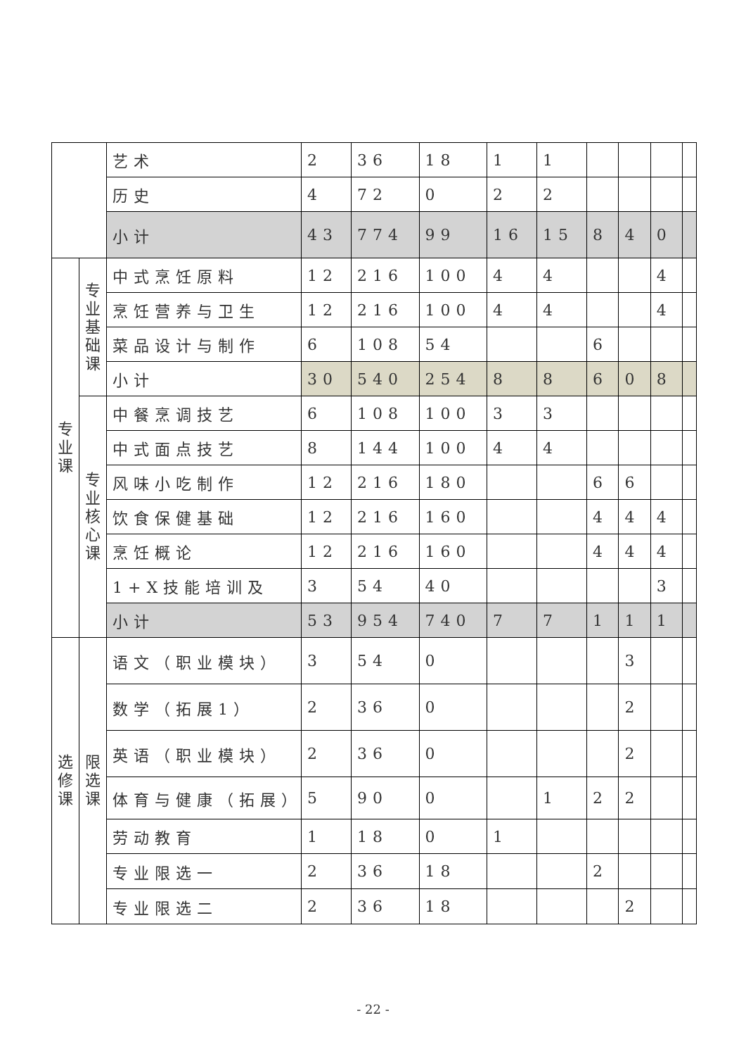| | | 艺术 | 2 | 36 | 18 | 1 | 1 | | | | |
| | | 历史 | 4 | 72 | 0 | 2 | 2 | | | | |
| | | 小计 | 43 | 774 | 99 | 16 | 15 | 8 | 4 | 0 | |
| 专 业 课 | 专 业 基 础 课 | 中式烹饪原料 | 12 | 216 | 100 | 4 | 4 | | | 4 | |
| | | 烹饪营养与卫生 | 12 | 216 | 100 | 4 | 4 | | | 4 | |
| | | 菜品设计与制作 | 6 | 108 | 54 | | | 6 | | | |
| | | 小计 | 30 | 540 | 254 | 8 | 8 | 6 | 0 | 8 | |
| | 专 业 核 心 课 | 中餐烹调技艺 | 6 | 108 | 100 | 3 | 3 | | | | |
| | | 中式面点技艺 | 8 | 144 | 100 | 4 | 4 | | | | |
| | | 风味小吃制作 | 12 | 216 | 180 | | | 6 | 6 | | |
| | | 饮食保健基础 | 12 | 216 | 160 | | | 4 | 4 | 4 | |
| | | 烹饪概论 | 12 | 216 | 160 | | | 4 | 4 | 4 | |
| | | 1+X技能培训及 | 3 | 54 | 40 | | | | | 3 | |
| | | 小计 | 53 | 954 | 740 | 7 | 7 | 1 | 1 | 1 | |
| 选 修 课 | 限 选 课 | 语文（职业模块） | 3 | 54 | 0 | | | | 3 | | |
| | | 数学（拓展1） | 2 | 36 | 0 | | | | 2 | | |
| | | 英语（职业模块） | 2 | 36 | 0 | | | | 2 | | |
| | | 体育与健康（拓展） | 5 | 90 | 0 | | 1 | 2 | 2 | | |
| | | 劳动教育 | 1 | 18 | 0 | 1 | | | | | |
| | | 专业限选一 | 2 | 36 | 18 | | | 2 | | | |
| | | 专业限选二 | 2 | 36 | 18 | | | | 2 | | |
- 22 -